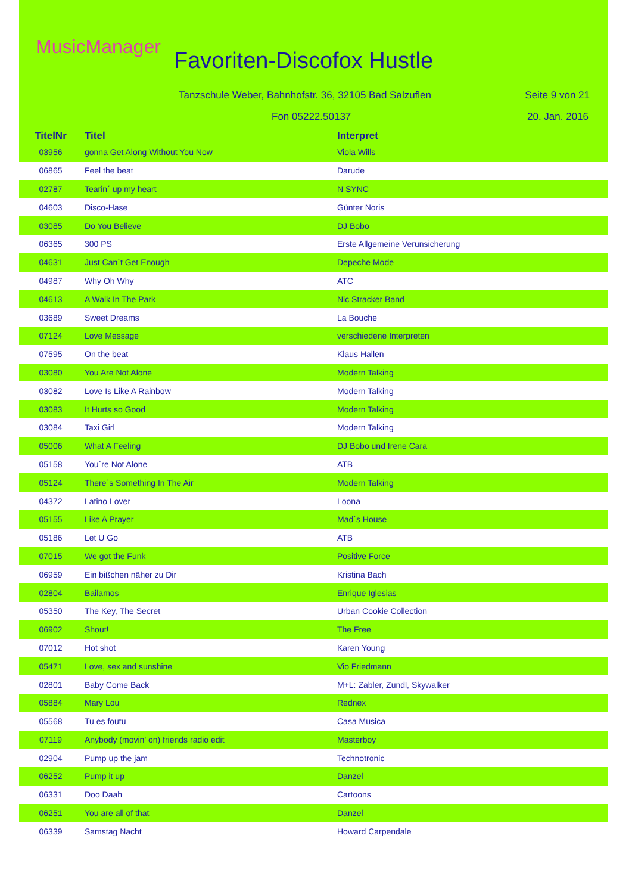MusicManager
Favoriten-Discofox Hustle
Tanzschule Weber, Bahnhofstr. 36, 32105 Bad Salzuflen
Seite 9 von 21
Fon 05222.50137 20. Jan. 2016
| TitelNr | Titel | Interpret |
| --- | --- | --- |
| 03956 | gonna Get Along Without You Now | Viola Wills |
| 06865 | Feel the beat | Darude |
| 02787 | Tearin´ up my heart | N SYNC |
| 04603 | Disco-Hase | Günter Noris |
| 03085 | Do You Believe | DJ Bobo |
| 06365 | 300 PS | Erste Allgemeine Verunsicherung |
| 04631 | Just Can´t Get Enough | Depeche Mode |
| 04987 | Why Oh Why | ATC |
| 04613 | A Walk In The Park | Nic Stracker Band |
| 03689 | Sweet Dreams | La Bouche |
| 07124 | Love Message | verschiedene Interpreten |
| 07595 | On the beat | Klaus Hallen |
| 03080 | You Are Not Alone | Modern Talking |
| 03082 | Love Is Like A Rainbow | Modern Talking |
| 03083 | It Hurts so Good | Modern Talking |
| 03084 | Taxi Girl | Modern Talking |
| 05006 | What A Feeling | DJ Bobo und Irene Cara |
| 05158 | You´re Not Alone | ATB |
| 05124 | There´s Something In The Air | Modern Talking |
| 04372 | Latino Lover | Loona |
| 05155 | Like A Prayer | Mad´s House |
| 05186 | Let U Go | ATB |
| 07015 | We got the Funk | Positive Force |
| 06959 | Ein bißchen näher zu Dir | Kristina Bach |
| 02804 | Bailamos | Enrique Iglesias |
| 05350 | The Key, The Secret | Urban Cookie Collection |
| 06902 | Shout! | The Free |
| 07012 | Hot shot | Karen Young |
| 05471 | Love, sex and sunshine | Vio Friedmann |
| 02801 | Baby Come Back | M+L: Zabler, Zundl, Skywalker |
| 05884 | Mary Lou | Rednex |
| 05568 | Tu es foutu | Casa Musica |
| 07119 | Anybody (movin' on) friends radio edit | Masterboy |
| 02904 | Pump up the jam | Technotronic |
| 06252 | Pump it up | Danzel |
| 06331 | Doo Daah | Cartoons |
| 06251 | You are all of that | Danzel |
| 06339 | Samstag Nacht | Howard Carpendale |